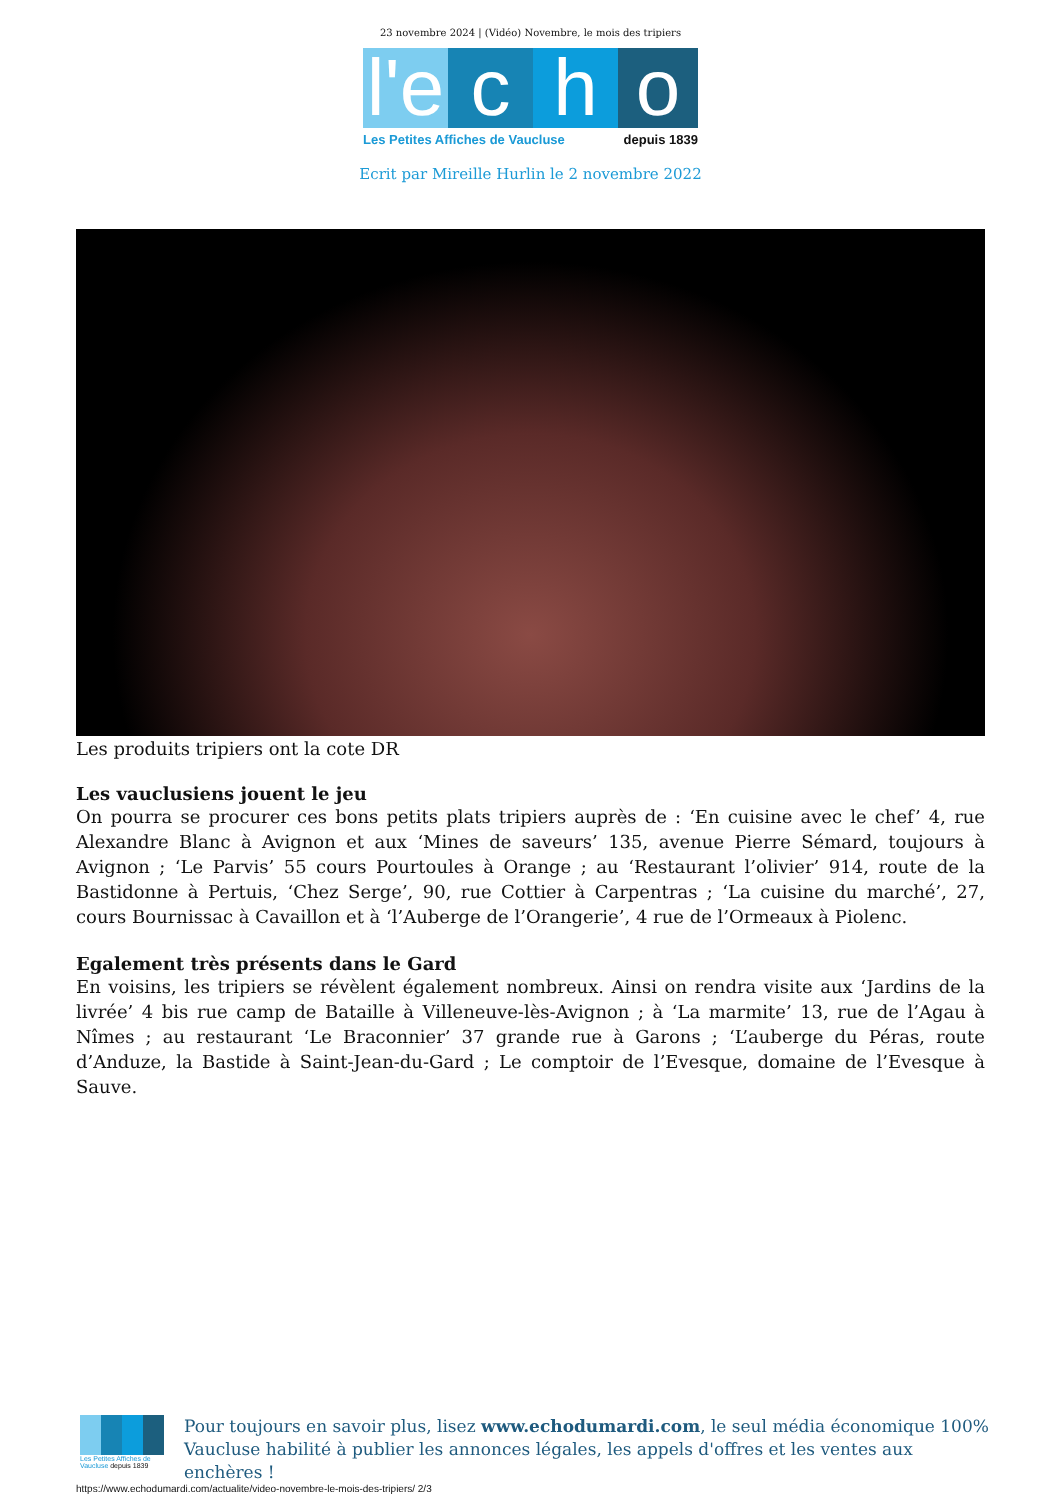23 novembre 2024 | (Vidéo) Novembre, le mois des tripiers
l'e
c
h
o
Les Petites Affiches de Vaucluse depuis 1839
Ecrit par Mireille Hurlin le 2 novembre 2022
Les produits tripiers ont la cote DR
Les vauclusiens jouent le jeu
On pourra se procurer ces bons petits plats tripiers auprès de : ‘En cuisine avec le chef’ 4, rue Alexandre Blanc à Avignon et aux ‘Mines de saveurs’ 135, avenue Pierre Sémard, toujours à Avignon ; ‘Le Parvis’ 55 cours Pourtoules à Orange ; au ‘Restaurant l’olivier’ 914, route de la Bastidonne à Pertuis, ‘Chez Serge’, 90, rue Cottier à Carpentras ; ‘La cuisine du marché’, 27, cours Bournissac à Cavaillon et à ‘l’Auberge de l’Orangerie’, 4 rue de l’Ormeaux à Piolenc.
Egalement très présents dans le Gard
En voisins, les tripiers se révèlent également nombreux. Ainsi on rendra visite aux ‘Jardins de la livrée’ 4 bis rue camp de Bataille à Villeneuve-lès-Avignon ; à ‘La marmite’ 13, rue de l’Agau à Nîmes ; au restaurant ‘Le Braconnier’ 37 grande rue à Garons ; ‘L’auberge du Péras, route d’Anduze, la Bastide à Saint-Jean-du-Gard ; Le comptoir de l’Evesque, domaine de l’Evesque à Sauve.
Les Petites Affiches de Vaucluse depuis 1839
Pour toujours en savoir plus, lisez www.echodumardi.com, le seul média économique 100% Vaucluse habilité à publier les annonces légales, les appels d'offres et les ventes aux enchères !
https://www.echodumardi.com/actualite/video-novembre-le-mois-des-tripiers/ 2/3